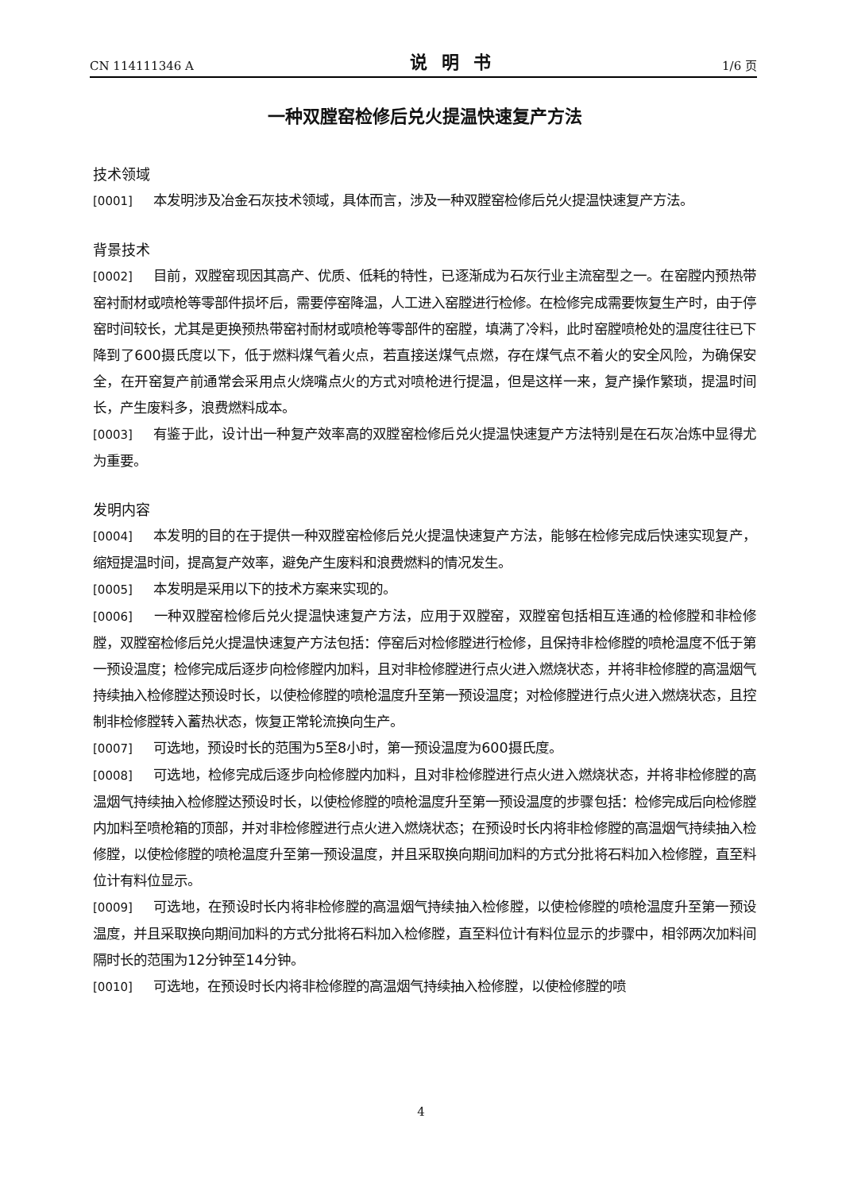CN 114111346 A 说明书 1/6 页
一种双膛窑检修后兑火提温快速复产方法
技术领域
[0001] 本发明涉及冶金石灰技术领域，具体而言，涉及一种双膛窑检修后兑火提温快速复产方法。
背景技术
[0002] 目前，双膛窑现因其高产、优质、低耗的特性，已逐渐成为石灰行业主流窑型之一。在窑膛内预热带窑衬耐材或喷枪等零部件损坏后，需要停窑降温，人工进入窑膛进行检修。在检修完成需要恢复生产时，由于停窑时间较长，尤其是更换预热带窑衬耐材或喷枪等零部件的窑膛，填满了冷料，此时窑膛喷枪处的温度往往已下降到了600摄氏度以下，低于燃料煤气着火点，若直接送煤气点燃，存在煤气点不着火的安全风险，为确保安全，在开窑复产前通常会采用点火烧嘴点火的方式对喷枪进行提温，但是这样一来，复产操作繁琐，提温时间长，产生废料多，浪费燃料成本。
[0003] 有鉴于此，设计出一种复产效率高的双膛窑检修后兑火提温快速复产方法特别是在石灰冶炼中显得尤为重要。
发明内容
[0004] 本发明的目的在于提供一种双膛窑检修后兑火提温快速复产方法，能够在检修完成后快速实现复产，缩短提温时间，提高复产效率，避免产生废料和浪费燃料的情况发生。
[0005] 本发明是采用以下的技术方案来实现的。
[0006] 一种双膛窑检修后兑火提温快速复产方法，应用于双膛窑，双膛窑包括相互连通的检修膛和非检修膛，双膛窑检修后兑火提温快速复产方法包括：停窑后对检修膛进行检修，且保持非检修膛的喷枪温度不低于第一预设温度；检修完成后逐步向检修膛内加料，且对非检修膛进行点火进入燃烧状态，并将非检修膛的高温烟气持续抽入检修膛达预设时长，以使检修膛的喷枪温度升至第一预设温度；对检修膛进行点火进入燃烧状态，且控制非检修膛转入蓄热状态，恢复正常轮流换向生产。
[0007] 可选地，预设时长的范围为5至8小时，第一预设温度为600摄氏度。
[0008] 可选地，检修完成后逐步向检修膛内加料，且对非检修膛进行点火进入燃烧状态，并将非检修膛的高温烟气持续抽入检修膛达预设时长，以使检修膛的喷枪温度升至第一预设温度的步骤包括：检修完成后向检修膛内加料至喷枪箱的顶部，并对非检修膛进行点火进入燃烧状态；在预设时长内将非检修膛的高温烟气持续抽入检修膛，以使检修膛的喷枪温度升至第一预设温度，并且采取换向期间加料的方式分批将石料加入检修膛，直至料位计有料位显示。
[0009] 可选地，在预设时长内将非检修膛的高温烟气持续抽入检修膛，以使检修膛的喷枪温度升至第一预设温度，并且采取换向期间加料的方式分批将石料加入检修膛，直至料位计有料位显示的步骤中，相邻两次加料间隔时长的范围为12分钟至14分钟。
[0010] 可选地，在预设时长内将非检修膛的高温烟气持续抽入检修膛，以使检修膛的喷
4